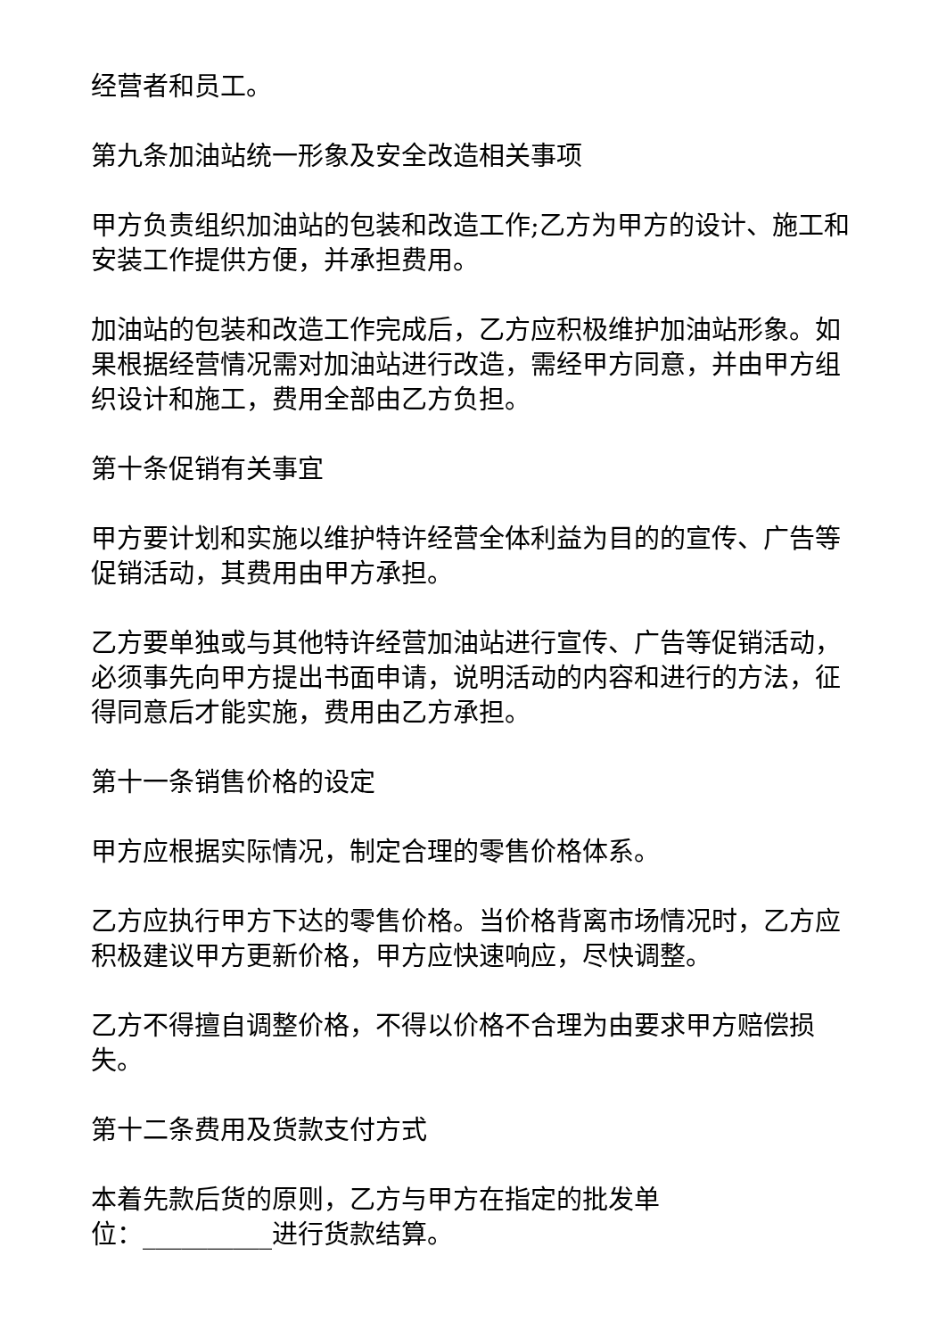经营者和员工。
第九条加油站统一形象及安全改造相关事项
甲方负责组织加油站的包装和改造工作;乙方为甲方的设计、施工和安装工作提供方便，并承担费用。
加油站的包装和改造工作完成后，乙方应积极维护加油站形象。如果根据经营情况需对加油站进行改造，需经甲方同意，并由甲方组织设计和施工，费用全部由乙方负担。
第十条促销有关事宜
甲方要计划和实施以维护特许经营全体利益为目的的宣传、广告等促销活动，其费用由甲方承担。
乙方要单独或与其他特许经营加油站进行宣传、广告等促销活动，必须事先向甲方提出书面申请，说明活动的内容和进行的方法，征得同意后才能实施，费用由乙方承担。
第十一条销售价格的设定
甲方应根据实际情况，制定合理的零售价格体系。
乙方应执行甲方下达的零售价格。当价格背离市场情况时，乙方应积极建议甲方更新价格，甲方应快速响应，尽快调整。
乙方不得擅自调整价格，不得以价格不合理为由要求甲方赔偿损失。
第十二条费用及货款支付方式
本着先款后货的原则，乙方与甲方在指定的批发单
位：__________进行货款结算。